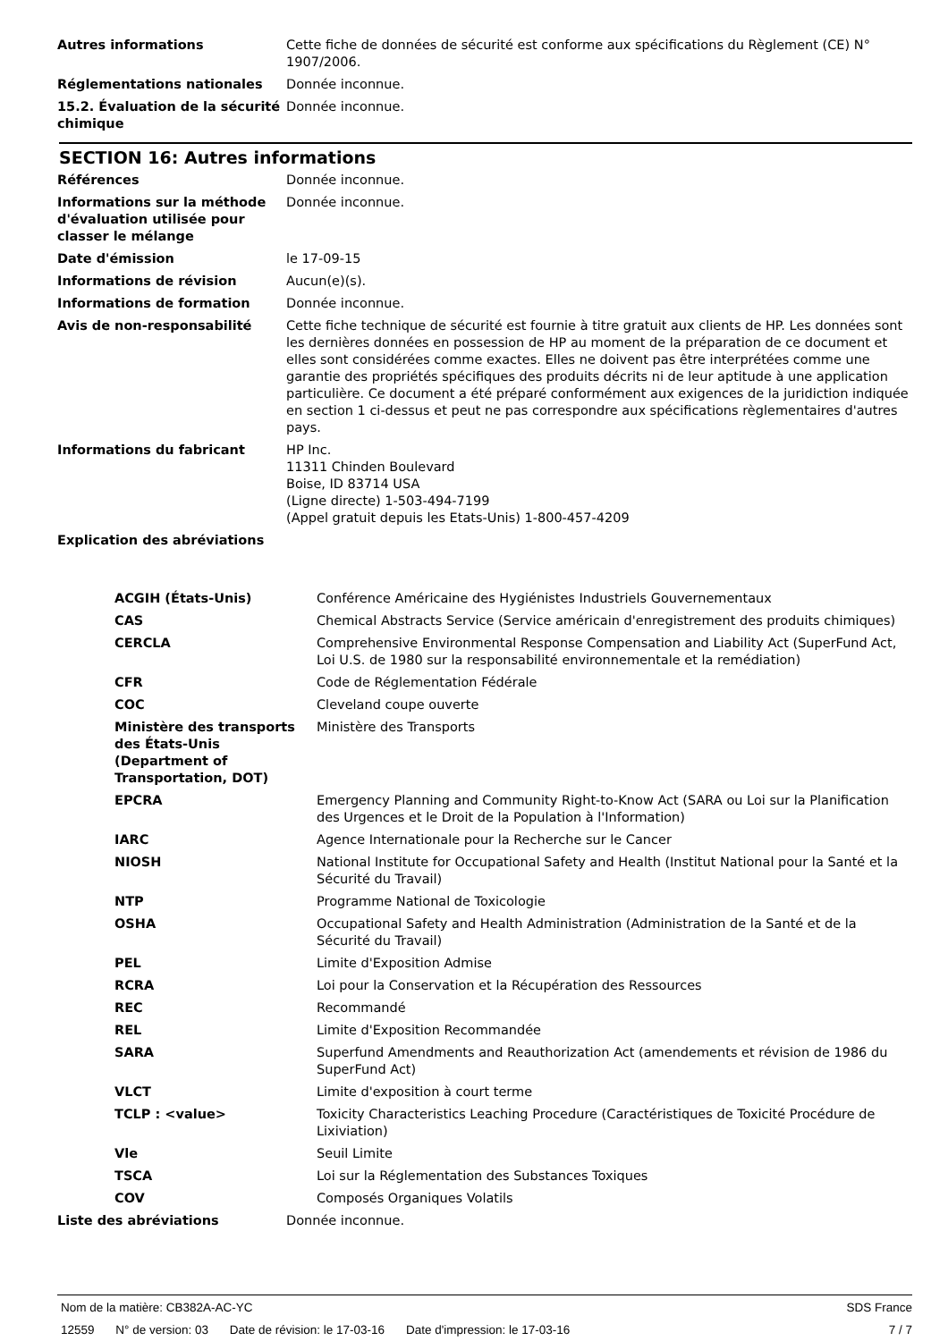| Autres informations | Cette fiche de données de sécurité est conforme aux spécifications du Règlement (CE) N° 1907/2006. |
| Réglementations nationales | Donnée inconnue. |
| 15.2. Évaluation de la sécurité chimique | Donnée inconnue. |
SECTION 16: Autres informations
| Références | Donnée inconnue. |
| Informations sur la méthode d'évaluation utilisée pour classer le mélange | Donnée inconnue. |
| Date d'émission | le 17-09-15 |
| Informations de révision | Aucun(e)(s). |
| Informations de formation | Donnée inconnue. |
| Avis de non-responsabilité | Cette fiche technique de sécurité est fournie à titre gratuit aux clients de HP. Les données sont les dernières données en possession de HP au moment de la préparation de ce document et elles sont considérées comme exactes. Elles ne doivent pas être interprétées comme une garantie des propriétés spécifiques des produits décrits ni de leur aptitude à une application particulière. Ce document a été préparé conformément aux exigences de la juridiction indiquée en section 1 ci-dessus et peut ne pas correspondre aux spécifications règlementaires d'autres pays. |
| Informations du fabricant | HP Inc. 11311 Chinden Boulevard Boise, ID 83714 USA (Ligne directe) 1-503-494-7199 (Appel gratuit depuis les Etats-Unis) 1-800-457-4209 |
| Explication des abréviations | |
| ACGIH (États-Unis) | Conférence Américaine des Hygiénistes Industriels Gouvernementaux |
| CAS | Chemical Abstracts Service (Service américain d'enregistrement des produits chimiques) |
| CERCLA | Comprehensive Environmental Response Compensation and Liability Act (SuperFund Act, Loi U.S. de 1980 sur la responsabilité environnementale et la remédiation) |
| CFR | Code de Réglementation Fédérale |
| COC | Cleveland coupe ouverte |
| Ministère des transports des États-Unis (Department of Transportation, DOT) | Ministère des Transports |
| EPCRA | Emergency Planning and Community Right-to-Know Act (SARA ou Loi sur la Planification des Urgences et le Droit de la Population à l'Information) |
| IARC | Agence Internationale pour la Recherche sur le Cancer |
| NIOSH | National Institute for Occupational Safety and Health (Institut National pour la Santé et la Sécurité du Travail) |
| NTP | Programme National de Toxicologie |
| OSHA | Occupational Safety and Health Administration (Administration de la Santé et de la Sécurité du Travail) |
| PEL | Limite d'Exposition Admise |
| RCRA | Loi pour la Conservation et la Récupération des Ressources |
| REC | Recommandé |
| REL | Limite d'Exposition Recommandée |
| SARA | Superfund Amendments and Reauthorization Act (amendements et révision de 1986 du SuperFund Act) |
| VLCT | Limite d'exposition à court terme |
| TCLP : <value> | Toxicity Characteristics Leaching Procedure (Caractéristiques de Toxicité Procédure de Lixiviation) |
| Vle | Seuil Limite |
| TSCA | Loi sur la Réglementation des Substances Toxiques |
| COV | Composés Organiques Volatils |
| Liste des abréviations | Donnée inconnue. |
Nom de la matière: CB382A-AC-YC
SDS France
12559 N° de version: 03 Date de révision: le 17-03-16 Date d'impression: le 17-03-16
7 / 7